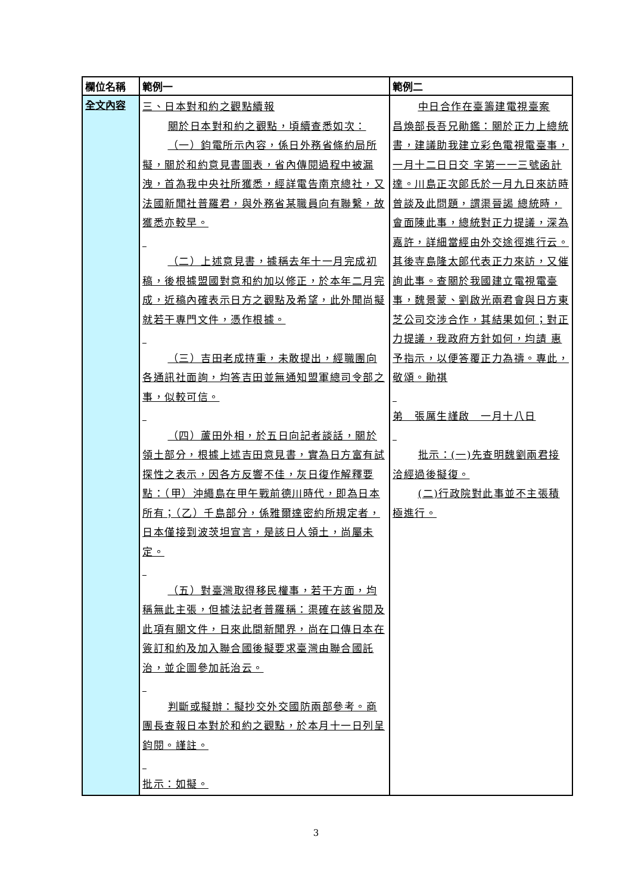| 欄位名稱 | 範例一 | 範例二 |
| --- | --- | --- |
| 全文內容 | 三、日本對和約之觀點續報 關於日本對和約之觀點，頃續查悉如次： （一）鈞電所示內容，係日外務省條約局所擬，關於和約意見書圖表，省內傳閱過程中被漏洩，首為我中央社所獲悉，經詳電告南京總社，又法國新聞社普羅君，與外務省某職員向有聯繫，故獲悉亦較早。 （二）上述意見書，據稱去年十一月完成初稿，後根據盟國對意和約加以修正，於本年二月完成，近稿內確表示日方之觀點及希望，此外聞尚擬就若干專門文件，憑作根據。 （三）吉田老成持重，未敢提出，經職團向各通訊社面詢，均答吉田並無通知盟軍總司令部之事，似較可信。 （四）蘆田外相，於五日向記者談話，關於領土部分，根據上述吉田意見書，實為日方富有試探性之表示，因各方反響不佳，灰日復作解釋要點：（甲）沖繩島在甲午戰前德川時代，即為日本所有；（乙）千島部分，係雅爾達密約所規定者，日本僅接到波茨坦宣言，是該日人領土，尚屬未定。 （五）對臺灣取得移民權事，若干方面，均稱無此主張，但據法記者普羅稱：渠確在該省閱及此項有關文件，日來此間新聞界，尚在口傳日本在簽訂和約及加入聯合國後擬要求臺灣由聯合國託治，並企圖參加託治云。 判斷或擬辦：擬抄交外交國防兩部參考。商團長查報日本對於和約之觀點，於本月十一日列呈鈞閱。謹註。 批示：如擬。 | 中日合作在臺籌建電視臺案 昌煥部長吾兄勛鑑：關於正力上總統書，建議助我建立彩色電視電臺事，一月十二日日交 字第一一三號函計達。川島正次郎氏於一月九日來訪時曾談及此問題，謂渠晉謁 總統時，會面陳此事，總統對正力提議，深為嘉許，詳細當經由外交途徑進行云。其後寺島隆太郎代表正力來訪，又催詢此事。查關於我國建立電視電臺事，魏景蒙、劉啟光兩君會與日方東芝公司交涉合作，其結果如何；對正力提議，我政府方針如何，均請 惠予指示，以便答覆正力為禱。專此，敬頌。勛祺 弟 張厲生謹啟 一月十八日 批示：(一)先查明魏劉兩君接洽經過後擬復。 (二)行政院對此事並不主張積極進行。 |
3